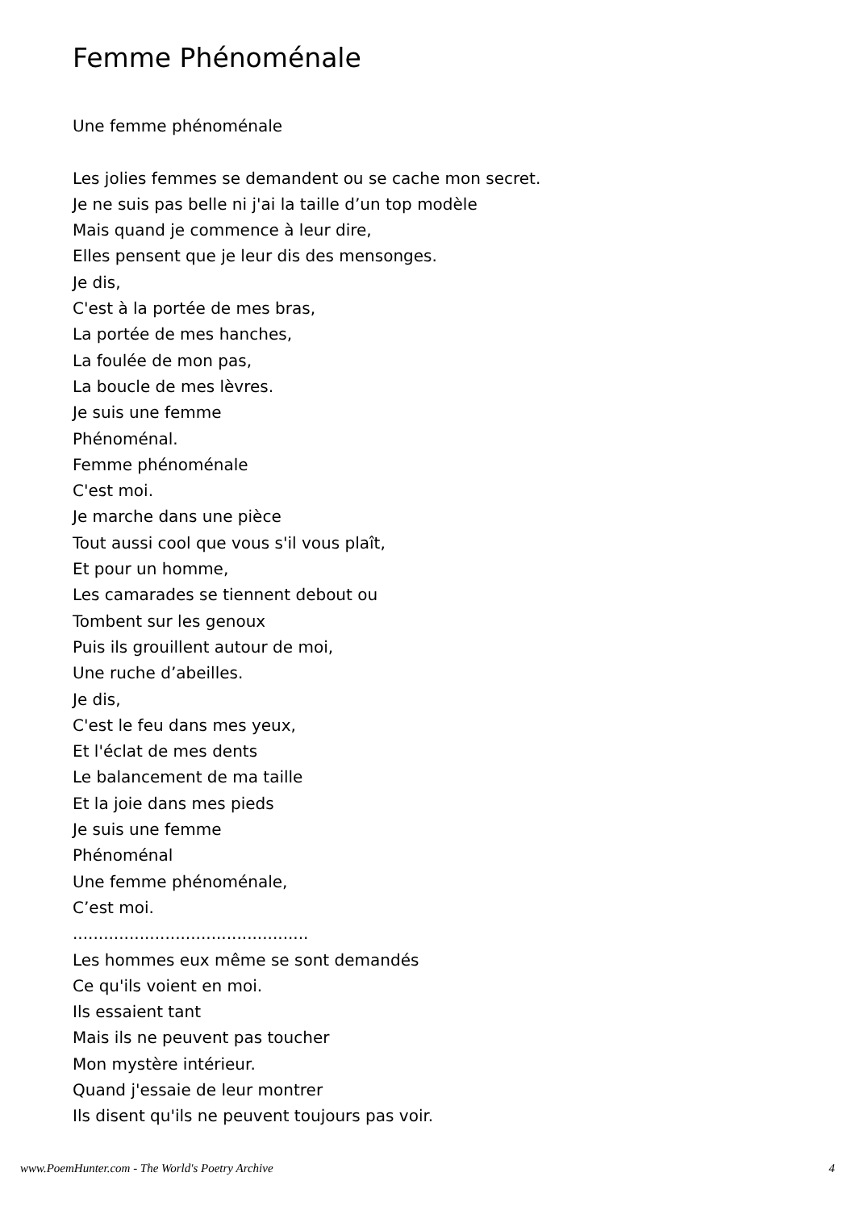Femme Phénoménale
Une femme phénoménale
Les jolies femmes se demandent ou se cache mon secret.
Je ne suis pas belle ni j'ai la taille d’un top modèle
Mais quand je commence à leur dire,
Elles pensent que je leur dis des mensonges.
Je dis,
C'est à la portée de mes bras,
La portée de mes hanches,
La foulée de mon pas,
La boucle de mes lèvres.
Je suis une femme
Phénoménal.
Femme phénoménale
C'est moi.
Je marche dans une pièce
Tout aussi cool que vous s'il vous plaît,
Et pour un homme,
Les camarades se tiennent debout ou
Tombent sur les genoux
Puis ils grouillent autour de moi,
Une ruche d’abeilles.
Je dis,
C'est le feu dans mes yeux,
Et l'éclat de mes dents
Le balancement de ma taille
Et la joie dans mes pieds
Je suis une femme
Phénoménal
Une femme phénoménale,
C’est moi.
..............................................
Les hommes eux même se sont demandés
Ce qu'ils voient en moi.
Ils essaient tant
Mais ils ne peuvent pas toucher
Mon mystère intérieur.
Quand j'essaie de leur montrer
Ils disent qu'ils ne peuvent toujours pas voir.
www.PoemHunter.com - The World's Poetry Archive 4